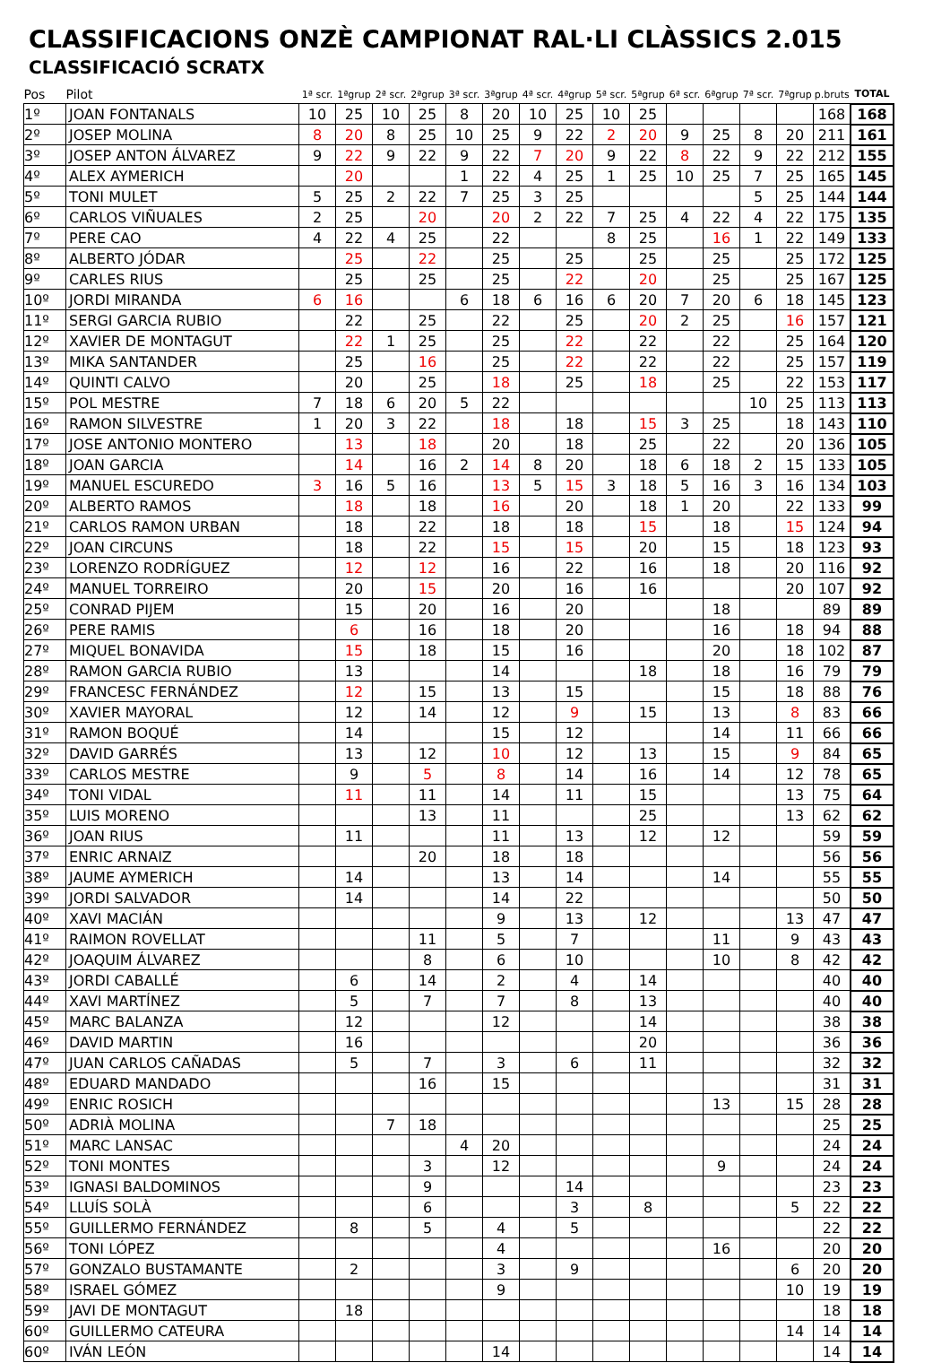CLASSIFICACIONS ONZÈ CAMPIONAT RAL·LI CLÀSSICS 2.015
CLASSIFICACIÓ SCRATX
| Pos | Pilot | 1ª scr. | 1ªgrup | 2ª scr. | 2ªgrup | 3ª scr. | 3ªgrup | 4ª scr. | 4ªgrup | 5ª scr. | 5ªgrup | 6ª scr. | 6ªgrup | 7ª scr. | 7ªgrup | p.bruts | TOTAL |
| --- | --- | --- | --- | --- | --- | --- | --- | --- | --- | --- | --- | --- | --- | --- | --- | --- | --- |
| 1º | JOAN FONTANALS | 10 | 25 | 10 | 25 | 8 | 20 | 10 | 25 | 10 | 25 | | | | | 168 | 168 |
| 2º | JOSEP MOLINA | 8 | 20 | 8 | 25 | 10 | 25 | 9 | 22 | 2 | 20 | 9 | 25 | 8 | 20 | 211 | 161 |
| 3º | JOSEP ANTON ÁLVAREZ | 9 | 22 | 9 | 22 | 9 | 22 | 7 | 20 | 9 | 22 | 8 | 22 | 9 | 22 | 212 | 155 |
| 4º | ALEX AYMERICH | | 20 | | | 1 | 22 | 4 | 25 | 1 | 25 | 10 | 25 | 7 | 25 | 165 | 145 |
| 5º | TONI MULET | 5 | 25 | 2 | 22 | 7 | 25 | 3 | 25 | | | | | 5 | 25 | 144 | 144 |
| 6º | CARLOS VIÑUALES | 2 | 25 | | 20 | | 20 | 2 | 22 | 7 | 25 | 4 | 22 | 4 | 22 | 175 | 135 |
| 7º | PERE CAO | 4 | 22 | 4 | 25 | | 22 | | | 8 | 25 | | 16 | 1 | 22 | 149 | 133 |
| 8º | ALBERTO JÓDAR | | 25 | | 22 | | 25 | | 25 | | 25 | | 25 | | 25 | 172 | 125 |
| 9º | CARLES RIUS | | 25 | | 25 | | 25 | | 22 | | 20 | | 25 | | 25 | 167 | 125 |
| 10º | JORDI MIRANDA | 6 | 16 | | | 6 | 18 | 6 | 16 | 6 | 20 | 7 | 20 | 6 | 18 | 145 | 123 |
| 11º | SERGI GARCIA RUBIO | | 22 | | 25 | | 22 | | 25 | | 20 | 2 | 25 | | 16 | 157 | 121 |
| 12º | XAVIER DE MONTAGUT | | 22 | 1 | 25 | | 25 | | 22 | | 22 | | 22 | | 25 | 164 | 120 |
| 13º | MIKA SANTANDER | | 25 | | 16 | | 25 | | 22 | | 22 | | 22 | | 25 | 157 | 119 |
| 14º | QUINTI CALVO | | 20 | | 25 | | 18 | | 25 | | 18 | | 25 | | 22 | 153 | 117 |
| 15º | POL MESTRE | 7 | 18 | 6 | 20 | 5 | 22 | | | | | | | 10 | 25 | 113 | 113 |
| 16º | RAMON SILVESTRE | 1 | 20 | 3 | 22 | | 18 | | 18 | | 15 | 3 | 25 | | 18 | 143 | 110 |
| 17º | JOSE ANTONIO MONTERO | | 13 | | 18 | | 20 | | 18 | | 25 | | 22 | | 20 | 136 | 105 |
| 18º | JOAN GARCIA | | 14 | | 16 | 2 | 14 | 8 | 20 | | 18 | 6 | 18 | 2 | 15 | 133 | 105 |
| 19º | MANUEL ESCUREDO | 3 | 16 | 5 | 16 | | 13 | 5 | 15 | 3 | 18 | 5 | 16 | 3 | 16 | 134 | 103 |
| 20º | ALBERTO RAMOS | | 18 | | 18 | | 16 | | 20 | | 18 | 1 | 20 | | 22 | 133 | 99 |
| 21º | CARLOS RAMON URBAN | | 18 | | 22 | | 18 | | 18 | | 15 | | 18 | | 15 | 124 | 94 |
| 22º | JOAN CIRCUNS | | 18 | | 22 | | 15 | | 15 | | 20 | | 15 | | 18 | 123 | 93 |
| 23º | LORENZO RODRÍGUEZ | | 12 | | 12 | | 16 | | 22 | | 16 | | 18 | | 20 | 116 | 92 |
| 24º | MANUEL TORREIRO | | 20 | | 15 | | 20 | | 16 | | 16 | | | | 20 | 107 | 92 |
| 25º | CONRAD PIJEM | | 15 | | 20 | | 16 | | 20 | | | | 18 | | | 89 | 89 |
| 26º | PERE RAMIS | | 6 | | 16 | | 18 | | 20 | | | | 16 | | 18 | 94 | 88 |
| 27º | MIQUEL BONAVIDA | | 15 | | 18 | | 15 | | 16 | | | | 20 | | 18 | 102 | 87 |
| 28º | RAMON GARCIA RUBIO | | 13 | | | | 14 | | | | 18 | | 18 | | 16 | 79 | 79 |
| 29º | FRANCESC FERNÁNDEZ | | 12 | | 15 | | 13 | | 15 | | | | 15 | | 18 | 88 | 76 |
| 30º | XAVIER MAYORAL | | 12 | | 14 | | 12 | | 9 | | 15 | | 13 | | 8 | 83 | 66 |
| 31º | RAMON BOQUÉ | | 14 | | | | 15 | | 12 | | | | 14 | | 11 | 66 | 66 |
| 32º | DAVID GARRÉS | | 13 | | 12 | | 10 | | 12 | | 13 | | 15 | | 9 | 84 | 65 |
| 33º | CARLOS MESTRE | | 9 | | 5 | | 8 | | 14 | | 16 | | 14 | | 12 | 78 | 65 |
| 34º | TONI VIDAL | | 11 | | 11 | | 14 | | 11 | | 15 | | | | 13 | 75 | 64 |
| 35º | LUIS MORENO | | | | 13 | | 11 | | | | 25 | | | | 13 | 62 | 62 |
| 36º | JOAN RIUS | | 11 | | | | 11 | | 13 | | 12 | | 12 | | | 59 | 59 |
| 37º | ENRIC ARNAIZ | | | | 20 | | 18 | | 18 | | | | | | | 56 | 56 |
| 38º | JAUME AYMERICH | | 14 | | | | 13 | | 14 | | | | 14 | | | 55 | 55 |
| 39º | JORDI SALVADOR | | 14 | | | | 14 | | 22 | | | | | | | 50 | 50 |
| 40º | XAVI MACIÁN | | | | | | 9 | | 13 | | 12 | | | | 13 | 47 | 47 |
| 41º | RAIMON ROVELLAT | | | | 11 | | 5 | | 7 | | | | 11 | | 9 | 43 | 43 |
| 42º | JOAQUIM ÁLVAREZ | | | | 8 | | 6 | | 10 | | | | 10 | | 8 | 42 | 42 |
| 43º | JORDI CABALLÉ | | 6 | | 14 | | 2 | | 4 | | 14 | | | | | 40 | 40 |
| 44º | XAVI MARTÍNEZ | | 5 | | 7 | | 7 | | 8 | | 13 | | | | | 40 | 40 |
| 45º | MARC BALANZA | | 12 | | | | 12 | | | | 14 | | | | | 38 | 38 |
| 46º | DAVID MARTIN | | 16 | | | | | | | | 20 | | | | | 36 | 36 |
| 47º | JUAN CARLOS CAÑADAS | | 5 | | 7 | | 3 | | 6 | | 11 | | | | | 32 | 32 |
| 48º | EDUARD MANDADO | | | | 16 | | 15 | | | | | | | | | 31 | 31 |
| 49º | ENRIC ROSICH | | | | | | | | | | | | 13 | | 15 | 28 | 28 |
| 50º | ADRIÀ MOLINA | | | 7 | 18 | | | | | | | | | | | 25 | 25 |
| 51º | MARC LANSAC | | | | | 4 | 20 | | | | | | | | | 24 | 24 |
| 52º | TONI MONTES | | | | 3 | | 12 | | | | | | 9 | | | 24 | 24 |
| 53º | IGNASI BALDOMINOS | | | | 9 | | | | 14 | | | | | | | 23 | 23 |
| 54º | LLUÍS SOLÀ | | | | 6 | | | | 3 | | 8 | | | | 5 | 22 | 22 |
| 55º | GUILLERMO FERNÁNDEZ | | 8 | | 5 | | 4 | | 5 | | | | | | | 22 | 22 |
| 56º | TONI LÓPEZ | | | | | | 4 | | | | | | 16 | | | 20 | 20 |
| 57º | GONZALO BUSTAMANTE | | 2 | | | | 3 | | 9 | | | | | | 6 | 20 | 20 |
| 58º | ISRAEL GÓMEZ | | | | | | 9 | | | | | | | | 10 | 19 | 19 |
| 59º | JAVI DE MONTAGUT | | 18 | | | | | | | | | | | | | 18 | 18 |
| 60º | GUILLERMO CATEURA | | | | | | | | | | | | | | 14 | 14 | 14 |
| 60º | IVÁN LEÓN | | | | | | 14 | | | | | | | | | 14 | 14 |